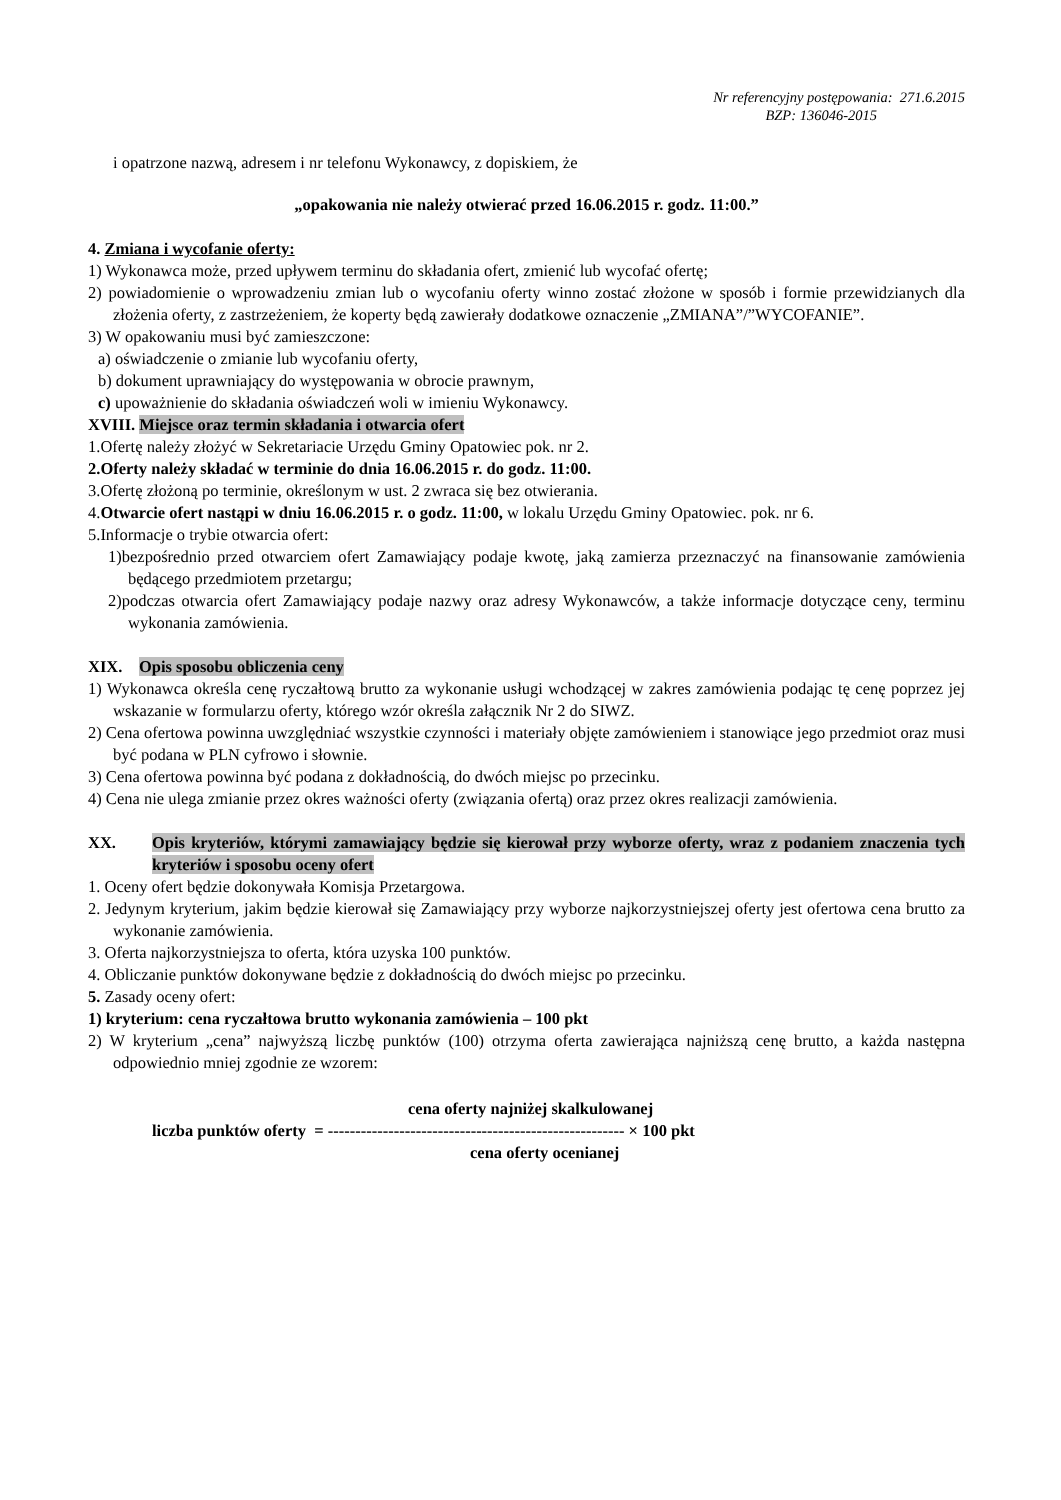Nr referencyjny postępowania: 271.6.2015
BZP: 136046-2015
i opatrzone nazwą, adresem i nr telefonu Wykonawcy, z dopiskiem, że
„opakowania nie należy otwierać przed 16.06.2015 r. godz. 11:00.”
4. Zmiana i wycofanie oferty:
1) Wykonawca może, przed upływem terminu do składania ofert, zmienić lub wycofać ofertę;
2) powiadomienie o wprowadzeniu zmian lub o wycofaniu oferty winno zostać złożone w sposób i formie przewidzianych dla złożenia oferty, z zastrzeżeniem, że koperty będą zawierały dodatkowe oznaczenie „ZMIANA”/”WYCOFANIE”.
3) W opakowaniu musi być zamieszczone:
a) oświadczenie o zmianie lub wycofaniu oferty,
b) dokument uprawniający do występowania w obrocie prawnym,
c) upoważnienie do składania oświadczeń woli w imieniu Wykonawcy.
XVIII. Miejsce oraz termin składania i otwarcia ofert
1.Ofertę należy złożyć w Sekretariacie Urzędu Gminy Opatowiec pok. nr 2.
2.Oferty należy składać w terminie do dnia 16.06.2015 r. do godz. 11:00.
3.Ofertę złożoną po terminie, określonym w ust. 2 zwraca się bez otwierania.
4.Otwarcie ofert nastąpi w dniu 16.06.2015 r. o godz. 11:00, w lokalu Urzędu Gminy Opatowiec. pok. nr 6.
5.Informacje o trybie otwarcia ofert:
1)bezpośrednio przed otwarciem ofert Zamawiający podaje kwotę, jaką zamierza przeznaczyć na finansowanie zamówienia będącego przedmiotem przetargu;
2)podczas otwarcia ofert Zamawiający podaje nazwy oraz adresy Wykonawców, a także informacje dotyczące ceny, terminu wykonania zamówienia.
XIX. Opis sposobu obliczenia ceny
1) Wykonawca określa cenę ryczałtową brutto za wykonanie usługi wchodzącej w zakres zamówienia podając tę cenę poprzez jej wskazanie w formularzu oferty, którego wzór określa załącznik Nr 2 do SIWZ.
2) Cena ofertowa powinna uwzględniać wszystkie czynności i materiały objęte zamówieniem i stanowiące jego przedmiot oraz musi być podana w PLN cyfrowo i słownie.
3) Cena ofertowa powinna być podana z dokładnością, do dwóch miejsc po przecinku.
4) Cena nie ulega zmianie przez okres ważności oferty (związania ofertą) oraz przez okres realizacji zamówienia.
XX. Opis kryteriów, którymi zamawiający będzie się kierował przy wyborze oferty, wraz z podaniem znaczenia tych kryteriów i sposobu oceny ofert
1. Oceny ofert będzie dokonywała Komisja Przetargowa.
2. Jedynym kryterium, jakim będzie kierował się Zamawiający przy wyborze najkorzystniejszej oferty jest ofertowa cena brutto za wykonanie zamówienia.
3. Oferta najkorzystniejsza to oferta, która uzyska 100 punktów.
4. Obliczanie punktów dokonywane będzie z dokładnością do dwóch miejsc po przecinku.
5. Zasady oceny ofert:
1) kryterium: cena ryczałtowa brutto wykonania zamówienia – 100 pkt
2) W kryterium „cena” najwyższą liczbę punktów (100) otrzyma oferta zawierająca najniższą cenę brutto, a każda następna odpowiednio mniej zgodnie ze wzorem:
cena oferty najniżej skalkulowanej
liczba punktów oferty = ------------------------------------------------------ × 100 pkt
cena oferty ocenianej